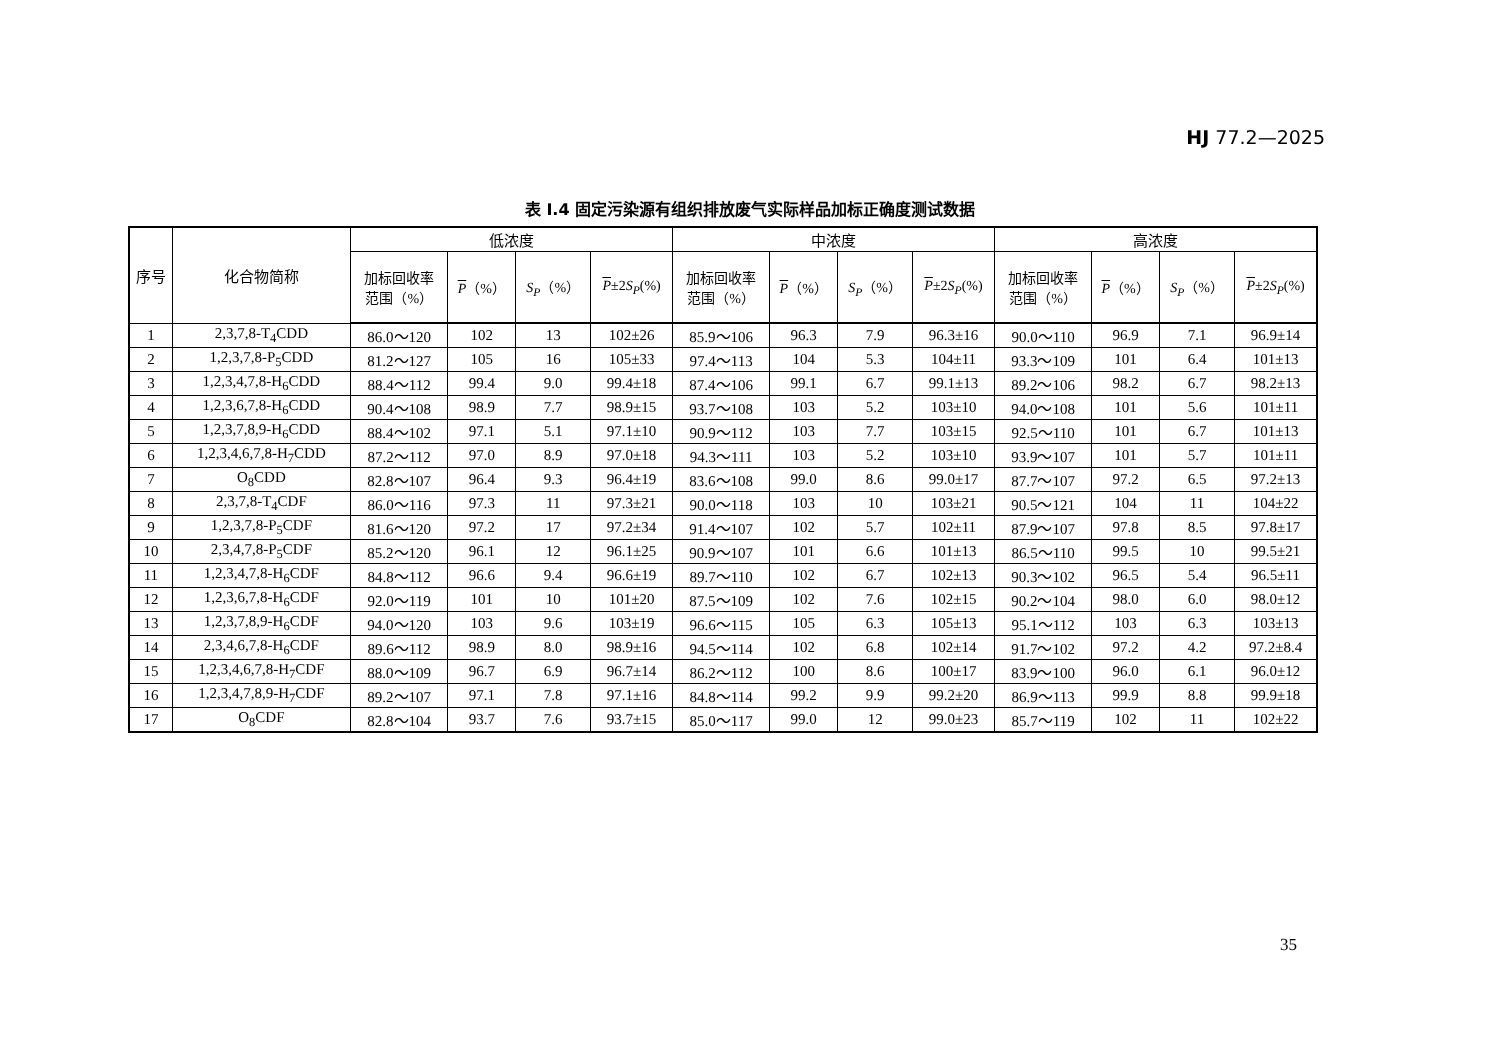HJ 77.2—2025
表 I.4 固定污染源有组织排放废气实际样品加标正确度测试数据
| 序号 | 化合物简称 | 低浓度 | | | | 中浓度 | | | | 高浓度 | | | |
| --- | --- | --- | --- | --- | --- | --- | --- | --- | --- | --- | --- | --- | --- |
| | | 加标回收率 范围（%） | P （%） | S<sub>P</sub> （%） | P ±2 S<sub>P</sub> (%) | 加标回收率 范围（%） | P （%） | S<sub>P</sub> （%） | P ±2 S<sub>P</sub> (%) | 加标回收率 范围（%） | P （%） | S<sub>P</sub> （%） | P ±2 S<sub>P</sub> (%) |
| 1 | 2,3,7,8-T<sub>4</sub>CDD | 86.0～120 | 102 | 13 | 102±26 | 85.9～106 | 96.3 | 7.9 | 96.3±16 | 90.0～110 | 96.9 | 7.1 | 96.9±14 |
| 2 | 1,2,3,7,8-P<sub>5</sub>CDD | 81.2～127 | 105 | 16 | 105±33 | 97.4～113 | 104 | 5.3 | 104±11 | 93.3～109 | 101 | 6.4 | 101±13 |
| 3 | 1,2,3,4,7,8-H<sub>6</sub>CDD | 88.4～112 | 99.4 | 9.0 | 99.4±18 | 87.4～106 | 99.1 | 6.7 | 99.1±13 | 89.2～106 | 98.2 | 6.7 | 98.2±13 |
| 4 | 1,2,3,6,7,8-H<sub>6</sub>CDD | 90.4～108 | 98.9 | 7.7 | 98.9±15 | 93.7～108 | 103 | 5.2 | 103±10 | 94.0～108 | 101 | 5.6 | 101±11 |
| 5 | 1,2,3,7,8,9-H<sub>6</sub>CDD | 88.4～102 | 97.1 | 5.1 | 97.1±10 | 90.9～112 | 103 | 7.7 | 103±15 | 92.5～110 | 101 | 6.7 | 101±13 |
| 6 | 1,2,3,4,6,7,8-H<sub>7</sub>CDD | 87.2～112 | 97.0 | 8.9 | 97.0±18 | 94.3～111 | 103 | 5.2 | 103±10 | 93.9～107 | 101 | 5.7 | 101±11 |
| 7 | O<sub>8</sub>CDD | 82.8～107 | 96.4 | 9.3 | 96.4±19 | 83.6～108 | 99.0 | 8.6 | 99.0±17 | 87.7～107 | 97.2 | 6.5 | 97.2±13 |
| 8 | 2,3,7,8-T<sub>4</sub>CDF | 86.0～116 | 97.3 | 11 | 97.3±21 | 90.0～118 | 103 | 10 | 103±21 | 90.5～121 | 104 | 11 | 104±22 |
| 9 | 1,2,3,7,8-P<sub>5</sub>CDF | 81.6～120 | 97.2 | 17 | 97.2±34 | 91.4～107 | 102 | 5.7 | 102±11 | 87.9～107 | 97.8 | 8.5 | 97.8±17 |
| 10 | 2,3,4,7,8-P<sub>5</sub>CDF | 85.2～120 | 96.1 | 12 | 96.1±25 | 90.9～107 | 101 | 6.6 | 101±13 | 86.5～110 | 99.5 | 10 | 99.5±21 |
| 11 | 1,2,3,4,7,8-H<sub>6</sub>CDF | 84.8～112 | 96.6 | 9.4 | 96.6±19 | 89.7～110 | 102 | 6.7 | 102±13 | 90.3～102 | 96.5 | 5.4 | 96.5±11 |
| 12 | 1,2,3,6,7,8-H<sub>6</sub>CDF | 92.0～119 | 101 | 10 | 101±20 | 87.5～109 | 102 | 7.6 | 102±15 | 90.2～104 | 98.0 | 6.0 | 98.0±12 |
| 13 | 1,2,3,7,8,9-H<sub>6</sub>CDF | 94.0～120 | 103 | 9.6 | 103±19 | 96.6～115 | 105 | 6.3 | 105±13 | 95.1～112 | 103 | 6.3 | 103±13 |
| 14 | 2,3,4,6,7,8-H<sub>6</sub>CDF | 89.6～112 | 98.9 | 8.0 | 98.9±16 | 94.5～114 | 102 | 6.8 | 102±14 | 91.7～102 | 97.2 | 4.2 | 97.2±8.4 |
| 15 | 1,2,3,4,6,7,8-H<sub>7</sub>CDF | 88.0～109 | 96.7 | 6.9 | 96.7±14 | 86.2～112 | 100 | 8.6 | 100±17 | 83.9～100 | 96.0 | 6.1 | 96.0±12 |
| 16 | 1,2,3,4,7,8,9-H<sub>7</sub>CDF | 89.2～107 | 97.1 | 7.8 | 97.1±16 | 84.8～114 | 99.2 | 9.9 | 99.2±20 | 86.9～113 | 99.9 | 8.8 | 99.9±18 |
| 17 | O<sub>8</sub>CDF | 82.8～104 | 93.7 | 7.6 | 93.7±15 | 85.0～117 | 99.0 | 12 | 99.0±23 | 85.7～119 | 102 | 11 | 102±22 |
35